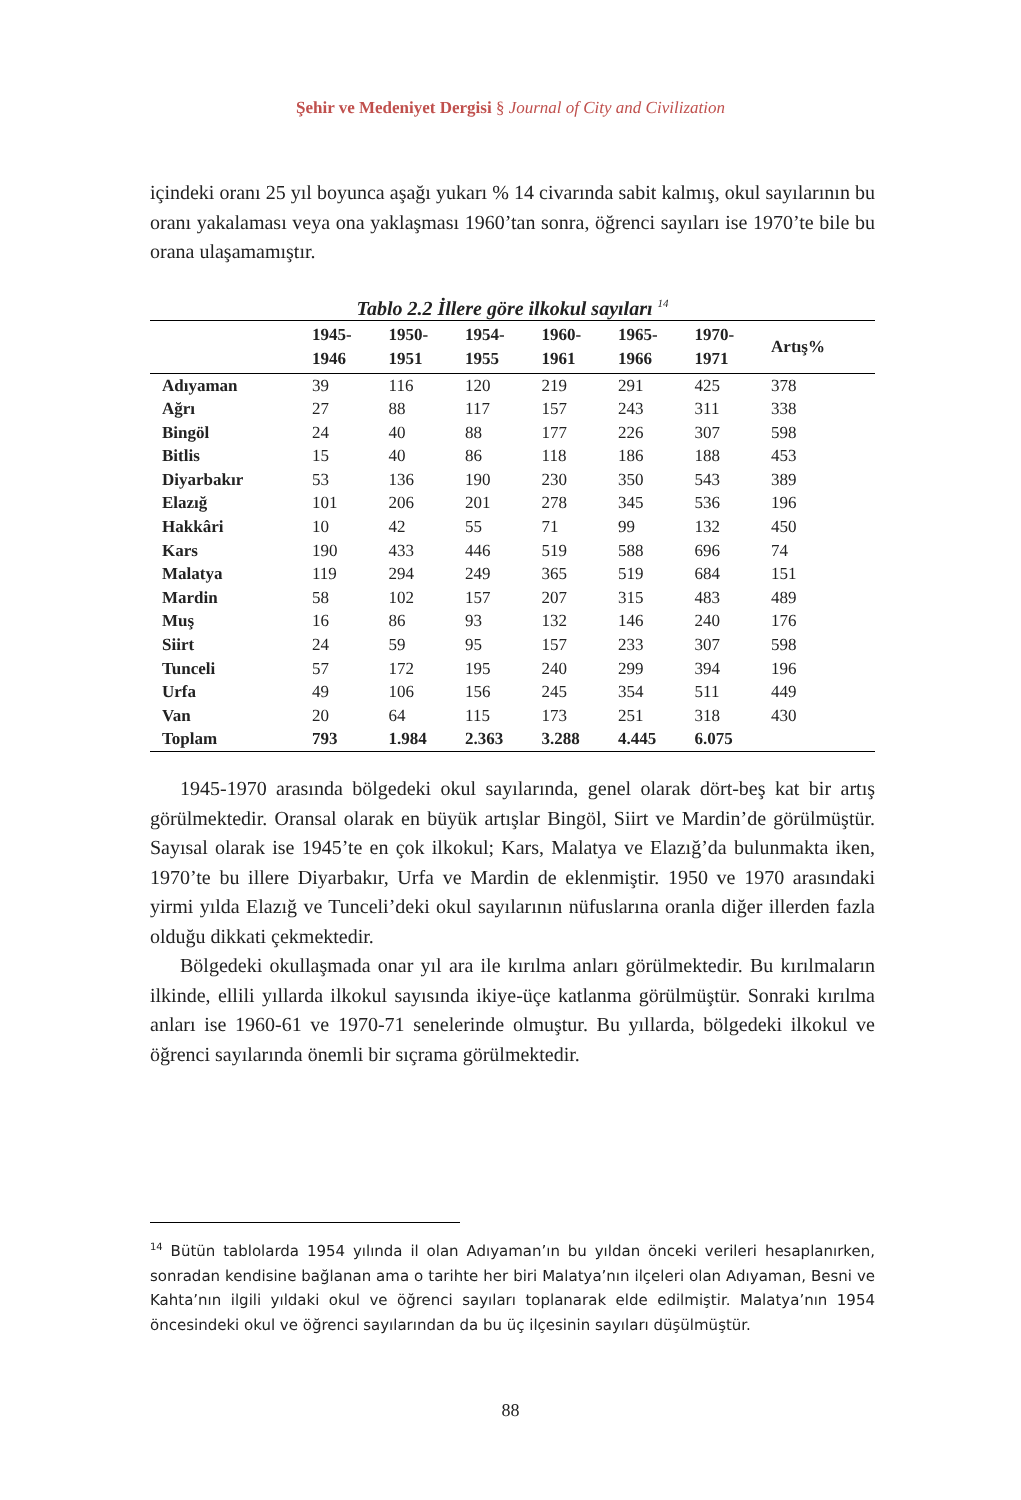Şehir ve Medeniyet Dergisi § Journal of City and Civilization
içindeki oranı 25 yıl boyunca aşağı yukarı % 14 civarında sabit kalmış, okul sayıla­rının bu oranı yakalaması veya ona yaklaşması 1960’tan sonra, öğrenci sayıları ise 1970’te bile bu orana ulaşamamıştır.
Tablo 2.2 İllere göre ilkokul sayıları <sup>14</sup>
| | 1945- 1946 | 1950- 1951 | 1954- 1955 | 1960- 1961 | 1965- 1966 | 1970- 1971 | Artış% |
| --- | --- | --- | --- | --- | --- | --- | --- |
| Adıyaman | 39 | 116 | 120 | 219 | 291 | 425 | 378 |
| Ağrı | 27 | 88 | 117 | 157 | 243 | 311 | 338 |
| Bingöl | 24 | 40 | 88 | 177 | 226 | 307 | 598 |
| Bitlis | 15 | 40 | 86 | 118 | 186 | 188 | 453 |
| Diyarbakır | 53 | 136 | 190 | 230 | 350 | 543 | 389 |
| Elazığ | 101 | 206 | 201 | 278 | 345 | 536 | 196 |
| Hakkâri | 10 | 42 | 55 | 71 | 99 | 132 | 450 |
| Kars | 190 | 433 | 446 | 519 | 588 | 696 | 74 |
| Malatya | 119 | 294 | 249 | 365 | 519 | 684 | 151 |
| Mardin | 58 | 102 | 157 | 207 | 315 | 483 | 489 |
| Muş | 16 | 86 | 93 | 132 | 146 | 240 | 176 |
| Siirt | 24 | 59 | 95 | 157 | 233 | 307 | 598 |
| Tunceli | 57 | 172 | 195 | 240 | 299 | 394 | 196 |
| Urfa | 49 | 106 | 156 | 245 | 354 | 511 | 449 |
| Van | 20 | 64 | 115 | 173 | 251 | 318 | 430 |
| Toplam | 793 | 1.984 | 2.363 | 3.288 | 4.445 | 6.075 | |
1945-1970 arasında bölgedeki okul sayılarında, genel olarak dört-beş kat bir artış görülmektedir. Oransal olarak en büyük artışlar Bingöl, Siirt ve Mardin’de görül­müştür. Sayısal olarak ise 1945’te en çok ilkokul; Kars, Malatya ve Elazığ’da bulun­makta iken, 1970’te bu illere Diyarbakır, Urfa ve Mardin de eklenmiştir. 1950 ve 1970 arasındaki yirmi yılda Elazığ ve Tunceli’deki okul sayılarının nüfuslarına oranla diğer illerden fazla olduğu dikkati çekmektedir.
Bölgedeki okullaşmada onar yıl ara ile kırılma anları görülmektedir. Bu kırılma­ların ilkinde, ellili yıllarda ilkokul sayısında ikiye-üçe katlanma görülmüştür. Sonraki kırılma anları ise 1960-61 ve 1970-71 senelerinde olmuştur. Bu yıllarda, bölgedeki ilkokul ve öğrenci sayılarında önemli bir sıçrama görülmektedir.
<sup>14</sup> Bütün tablolarda 1954 yılında il olan Adıyaman’ın bu yıldan önceki verileri hesaplanır­ken, sonradan kendisine bağlanan ama o tarihte her biri Malatya’nın ilçeleri olan Adıya­man, Besni ve Kahta’nın ilgili yıldaki okul ve öğrenci sayıları toplanarak elde edilmiştir. Malatya’nın 1954 öncesindeki okul ve öğrenci sayılarından da bu üç ilçesinin sayıları dü­şülmüştür.
88